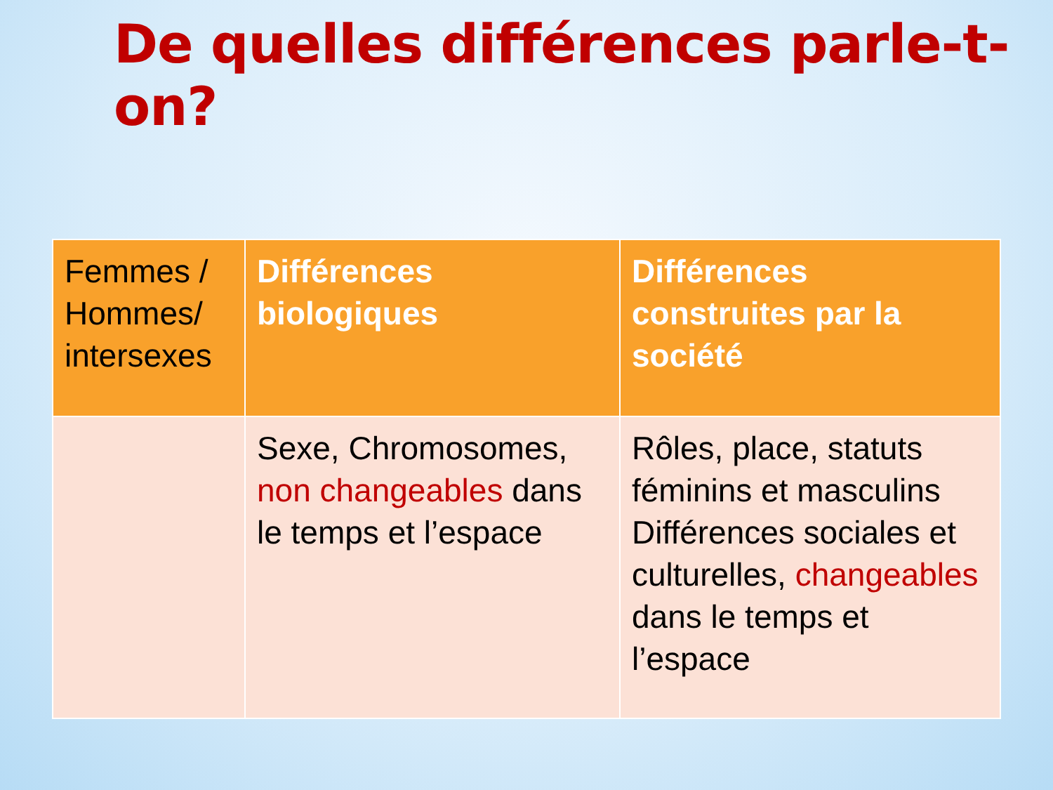De quelles différences parle-t-on?
| Femmes / Hommes/ intersexes | Différences biologiques | Différences construites par la société |
| --- | --- | --- |
| | Sexe, Chromosomes, non changeables dans le temps et l’espace | Rôles, place, statuts féminins et masculins Différences sociales et culturelles, changeables dans le temps et l’espace |